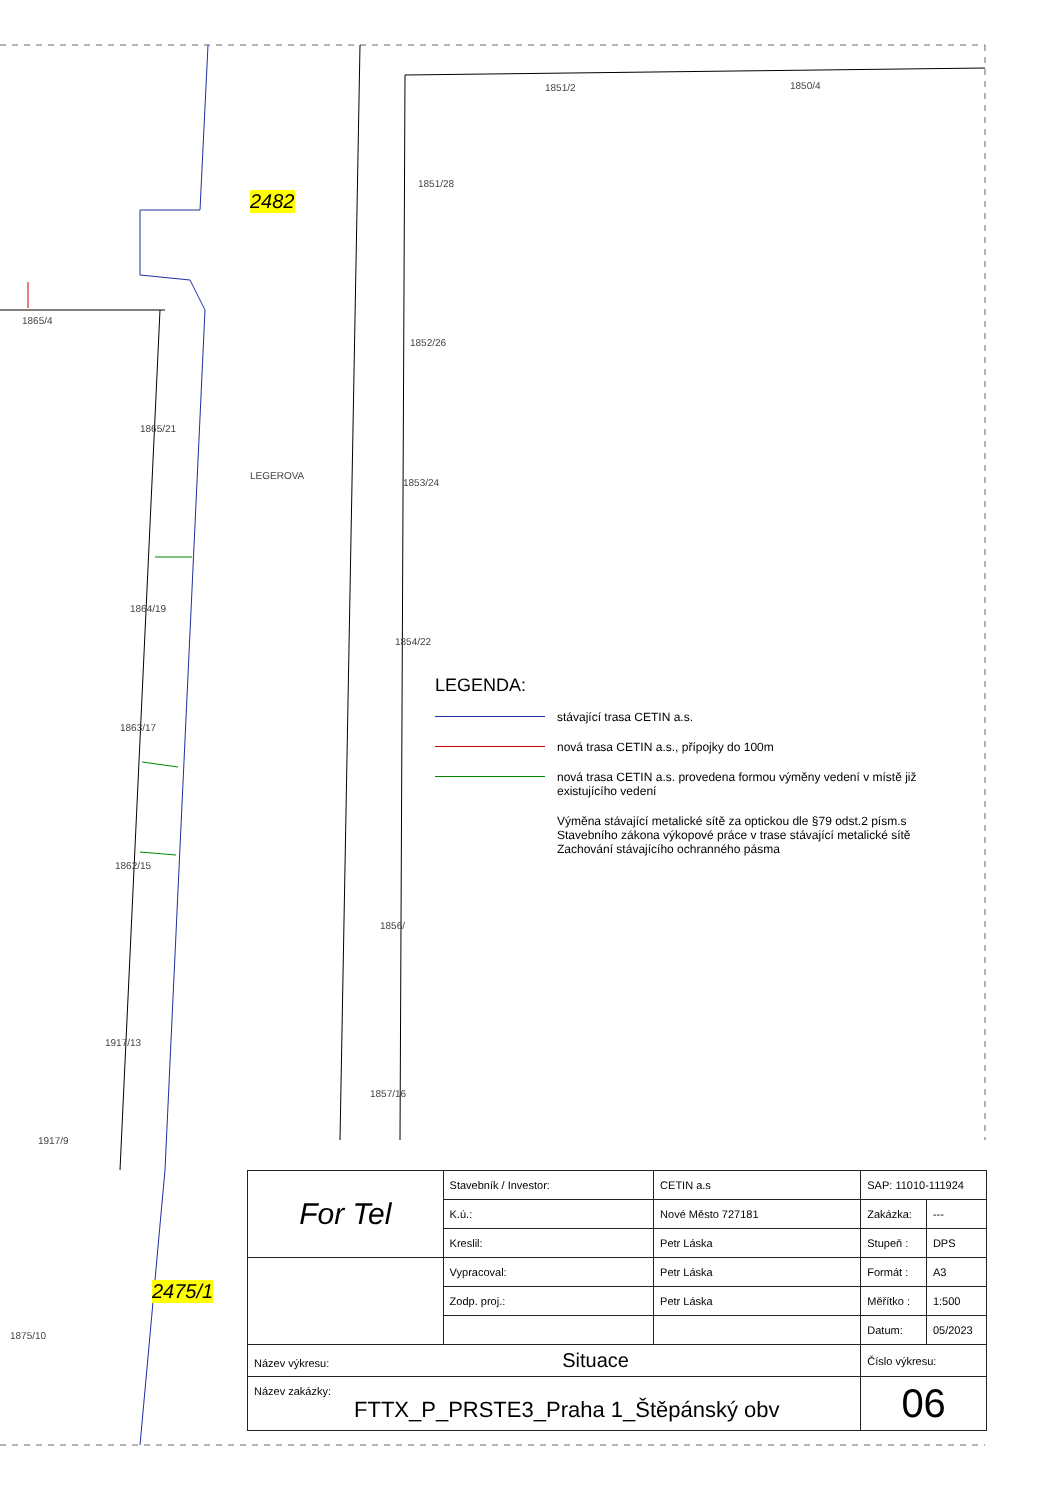1851/2 1850/4
1851/28
2482
1865/4
1852/26
1865/21
LEGEROVA
1853/24
1864/19
1854/22
1863/17
1862/15
1856/
1917/13
1857/16
1917/9
2475/1
1875/10
LEGENDA:
stávající trasa CETIN a.s.
nová trasa CETIN a.s., přípojky do 100m
nová trasa CETIN a.s. provedena formou výměny vedení v místě již existujícího vedení
Výměna stávající metalické sítě za optickou dle §79 odst.2 písm.s
Stavebního zákona výkopové práce v trase stávající metalické sítě
Zachování stávajícího ochranného pásma
| For Tel | Stavebník / Investor: | CETIN a.s | SAP: 11010-111924 | |
| | K.ú.: | Nové Město 727181 | Zakázka: | --- |
| | Kreslil: | Petr Láska | Stupeň : | DPS |
| | Vypracoval: | Petr Láska | Formát : | A3 |
| | Zodp. proj.: | Petr Láska | Měřítko : | 1:500 |
| | | | Datum: | 05/2023 |
| Název výkresu: Situace | | | Číslo výkresu: | |
| Název zakázky: FTTX_P_PRSTE3_Praha 1_Štěpánský obv | | | 06 | |